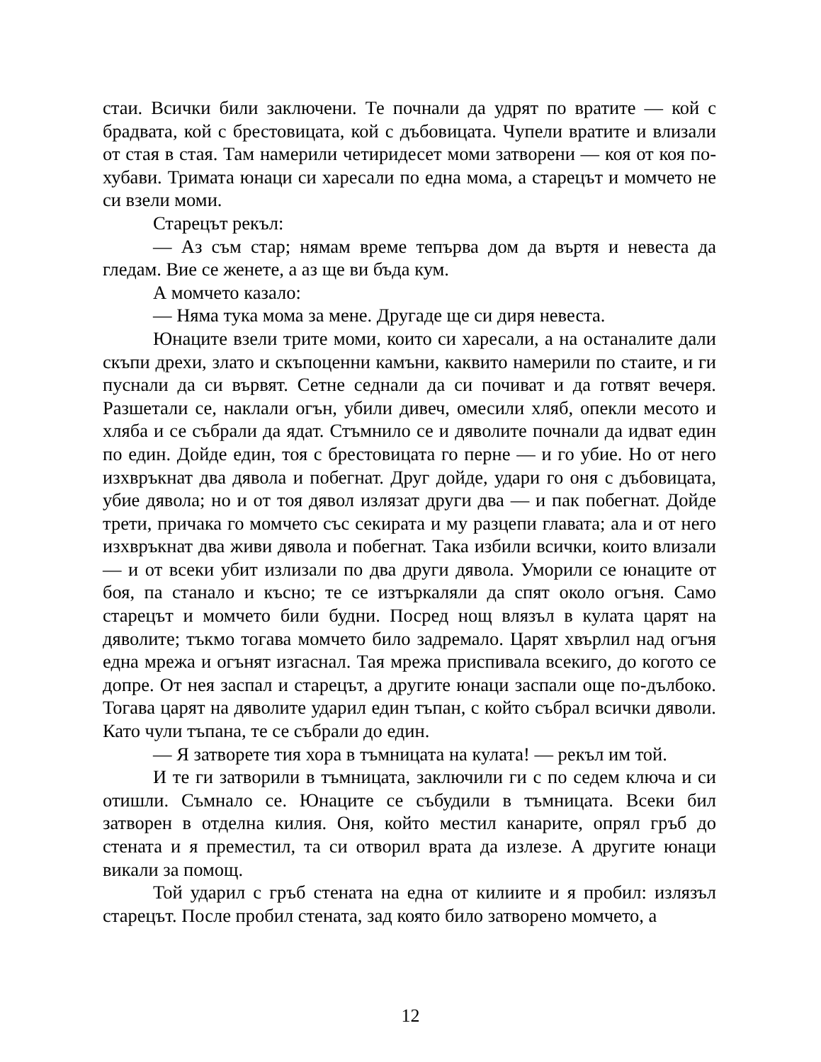стаи. Всички били заключени. Те почнали да удрят по вратите — кой с брадвата, кой с брестовицата, кой с дъбовицата. Чупели вратите и влизали от стая в стая. Там намерили четиридесет моми затворени — коя от коя по-хубави. Тримата юнаци си харесали по една мома, а старецът и момчето не си взели моми.
Старецът рекъл:
— Аз съм стар; нямам време тепърва дом да въртя и невеста да гледам. Вие се женете, а аз ще ви бъда кум.
А момчето казало:
— Няма тука мома за мене. Другаде ще си диря невеста.
Юнаците взели трите моми, които си харесали, а на останалите дали скъпи дрехи, злато и скъпоценни камъни, каквито намерили по стаите, и ги пуснали да си вървят. Сетне седнали да си почиват и да готвят вечеря. Разшетали се, наклали огън, убили дивеч, омесили хляб, опекли месото и хляба и се събрали да ядат. Стъмнило се и дяволите почнали да идват един по един. Дойде един, тоя с брестовицата го перне — и го убие. Но от него изхвръкнат два дявола и побегнат. Друг дойде, удари го оня с дъбовицата, убие дявола; но и от тоя дявол излязат други два — и пак побегнат. Дойде трети, причака го момчето със секирата и му разцепи главата; ала и от него изхвръкнат два живи дявола и побегнат. Така избили всички, които влизали — и от всеки убит излизали по два други дявола. Уморили се юнаците от боя, па станало и късно; те се изтъркаляли да спят около огъня. Само старецът и момчето били будни. Посред нощ влязъл в кулата царят на дяволите; тъкмо тогава момчето било задремало. Царят хвърлил над огъня една мрежа и огънят изгаснал. Тая мрежа приспивала всекиго, до когото се допре. От нея заспал и старецът, а другите юнаци заспали още по-дълбоко. Тогава царят на дяволите ударил един тъпан, с който събрал всички дяволи. Като чули тъпана, те се събрали до един.
— Я затворете тия хора в тъмницата на кулата! — рекъл им той.
И те ги затворили в тъмницата, заключили ги с по седем ключа и си отишли. Съмнало се. Юнаците се събудили в тъмницата. Всеки бил затворен в отделна килия. Оня, който местил канарите, опрял гръб до стената и я преместил, та си отворил врата да излезе. А другите юнаци викали за помощ.
Той ударил с гръб стената на една от килиите и я пробил: излязъл старецът. После пробил стената, зад която било затворено момчето, а
12